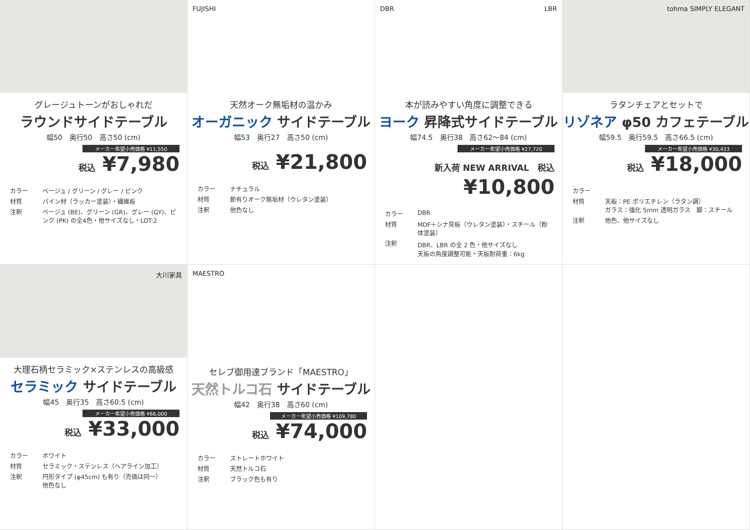グレージュトーンがおしゃれだ
ラウンドサイドテーブル
幅50　奥行50　高さ50 (cm)
メーカー希望小売価格 ¥11,550
税込 ¥7,980
カラー ベージュ / グリーン / グレー / ピンク 材質 パイン材（ラッカー塗装）・繊維板 注釈 ベージュ (BE)、グリーン (GR)、グレー (GY)、ピンク (PK) の全4色・他サイズなし・LOT:2
FUJISHI
天然オーク無垢材の温かみ
オーガニック サイドテーブル
幅53　奥行27　高さ50 (cm)
-
税込 ¥21,800
カラー ナチュラル 材質 節有りオーク無垢材（ウレタン塗装） 注釈 他色なし
DBR LBR
本が読みやすい角度に調整できる
ヨーク 昇降式サイドテーブル
幅74.5　奥行38　高さ62～84 (cm)
メーカー希望小売価格 ¥27,720
新入荷 NEW ARRIVAL　税込 ¥10,800
カラー DBR 材質 MDF＋シナ突板（ウレタン塗装）・スチール（粉体塗装） 注釈 DBR、LBR の全 2 色・他サイズなし
天板の角度調整可能・天板耐荷重：6kg
tohma SIMPLY ELEGANT
ラタンチェアとセットで
リゾネア φ50 カフェテーブル
幅59.5　奥行59.5　高さ66.5 (cm)
メーカー希望小売価格 ¥30,433
税込 ¥18,000
カラー 材質 天板：PE ポリエチレン（ラタン調）
ガラス：強化 5mm 透明ガラス　脚：スチール 注釈 他色、他サイズなし
大川家具
大理石柄セラミック×ステンレスの高級感
セラミック サイドテーブル
幅45　奥行35　高さ60.5 (cm)
メーカー希望小売価格 ¥66,000
税込 ¥33,000
カラー ホワイト 材質 セラミック・ステンレス（ヘアライン加工） 注釈 円形タイプ (φ45cm) も有り（売価は同一）
他色なし
MAESTRO
セレブ御用達ブランド「MAESTRO」
天然トルコ石 サイドテーブル
幅42　奥行38　高さ60 (cm)
メーカー希望小売価格 ¥109,780
税込 ¥74,000
カラー ストレートホワイト 材質 天然トルコ石 注釈 ブラック色も有り